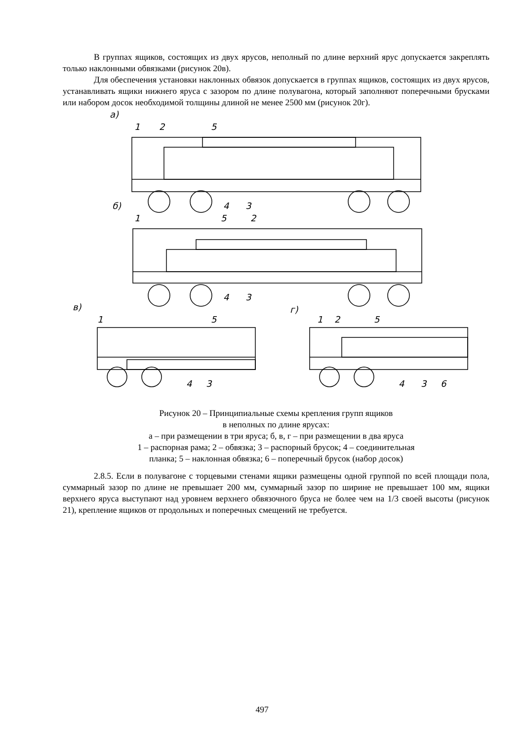В группах ящиков, состоящих из двух ярусов, неполный по длине верхний ярус допускается закреплять только наклонными обвязками (рисунок 20в).
Для обеспечения установки наклонных обвязок допускается в группах ящиков, состоящих из двух ярусов, устанавливать ящики нижнего яруса с зазором по длине полувагона, который заполняют поперечными брусками или набором досок необходимой толщины длиной не менее 2500 мм (рисунок 20г).
а)
1
2
5
4
3
б)
1
5
2
4
3
в)
г)
1
5
4
3
1
2
5
4
3
6
Рисунок 20 – Принципиальные схемы крепления групп ящиков
в неполных по длине ярусах:
а – при размещении в три яруса; б, в, г – при размещении в два яруса
1 – распорная рама; 2 – обвязка; 3 – распорный брусок; 4 – соединительная
планка; 5 – наклонная обвязка; 6 – поперечный брусок (набор досок)
2.8.5. Если в полувагоне с торцевыми стенами ящики размещены одной группой по всей площади пола, суммарный зазор по длине не превышает 200 мм, суммарный зазор по ширине не превышает 100 мм, ящики верхнего яруса выступают над уровнем верхнего обвязочного бруса не более чем на 1/3 своей высоты (рисунок 21), крепление ящиков от продольных и поперечных смещений не требуется.
497